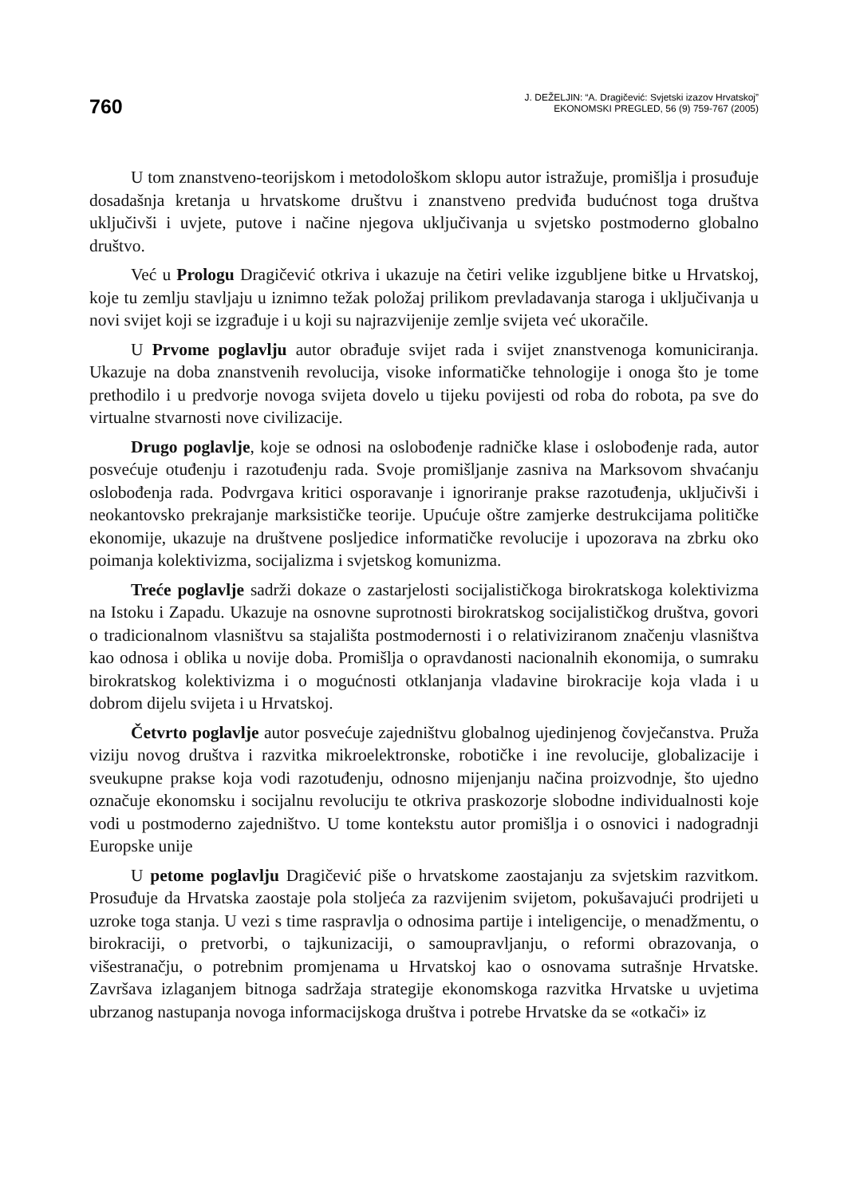760
J. DEŽELJIN: “A. Dragičević: Svjetski izazov Hrvatskoj”
EKONOMSKI PREGLED, 56 (9) 759-767 (2005)
U tom znanstveno-teorijskom i metodološkom sklopu autor istražuje, promišlja i prosuđuje dosadašnja kretanja u hrvatskome društvu i znanstveno predviđa budućnost toga društva uključivši i uvjete, putove i načine njegova uključivanja u svjetsko postmoderno globalno društvo.
Već u Prologu Dragičević otkriva i ukazuje na četiri velike izgubljene bitke u Hrvatskoj, koje tu zemlju stavljaju u iznimno težak položaj prilikom prevladavanja staroga i uključivanja u novi svijet koji se izgrađuje i u koji su najrazvijenije zemlje svijeta već ukoračile.
U Prvome poglavlju autor obrađuje svijet rada i svijet znanstvenoga komuniciranja. Ukazuje na doba znanstvenih revolucija, visoke informatičke tehnologije i onoga što je tome prethodilo i u predvorje novoga svijeta dovelo u tijeku povijesti od roba do robota, pa sve do virtualne stvarnosti nove civilizacije.
Drugo poglavlje, koje se odnosi na oslobođenje radničke klase i oslobođenje rada, autor posvećuje otuđenju i razotuđenju rada. Svoje promišljanje zasniva na Marksovom shvaćanju oslobođenja rada. Podvrgava kritici osporavanje i ignoriranje prakse razotuđenja, uključivši i neokantovsko prekrajanje marksističke teorije. Upućuje oštre zamjerke destrukcijama političke ekonomije, ukazuje na društvene posljedice informatičke revolucije i upozorava na zbrku oko poimanja kolektivizma, socijalizma i svjetskog komunizma.
Treće poglavlje sadrži dokaze o zastarjelosti socijalističkoga birokratskoga kolektivizma na Istoku i Zapadu. Ukazuje na osnovne suprotnosti birokratskog socijalističkog društva, govori o tradicionalnom vlasništvu sa stajališta postmodernosti i o relativiziranom značenju vlasništva kao odnosa i oblika u novije doba. Promišlja o opravdanosti nacionalnih ekonomija, o sumraku birokratskog kolektivizma i o mogućnosti otklanjanja vladavine birokracije koja vlada i u dobrom dijelu svijeta i u Hrvatskoj.
Četvrto poglavlje autor posvećuje zajedništvu globalnog ujedinjenog čovječanstva. Pruža viziju novog društva i razvitka mikroelektronske, robotičke i ine revolucije, globalizacije i sveukupne prakse koja vodi razotuđenju, odnosno mijenjanju načina proizvodnje, što ujedno označuje ekonomsku i socijalnu revoluciju te otkriva praskozorje slobodne individualnosti koje vodi u postmoderno zajedništvo. U tome kontekstu autor promišlja i o osnovici i nadogradnji Europske unije
U petome poglavlju Dragičević piše o hrvatskome zaostajanju za svjetskim razvitkom. Prosuđuje da Hrvatska zaostaje pola stoljeća za razvijenim svijetom, pokušavajući prodrijeti u uzroke toga stanja. U vezi s time raspravlja o odnosima partije i inteligencije, o menadžmentu, o birokraciji, o pretvorbi, o tajkunizaciji, o samoupravljanju, o reformi obrazovanja, o višestranačju, o potrebnim promjenama u Hrvatskoj kao o osnovama sutrašnje Hrvatske. Završava izlaganjem bitnoga sadržaja strategije ekonomskoga razvitka Hrvatske u uvjetima ubrzanog nastupanja novoga informacijskoga društva i potrebe Hrvatske da se «otkači» iz